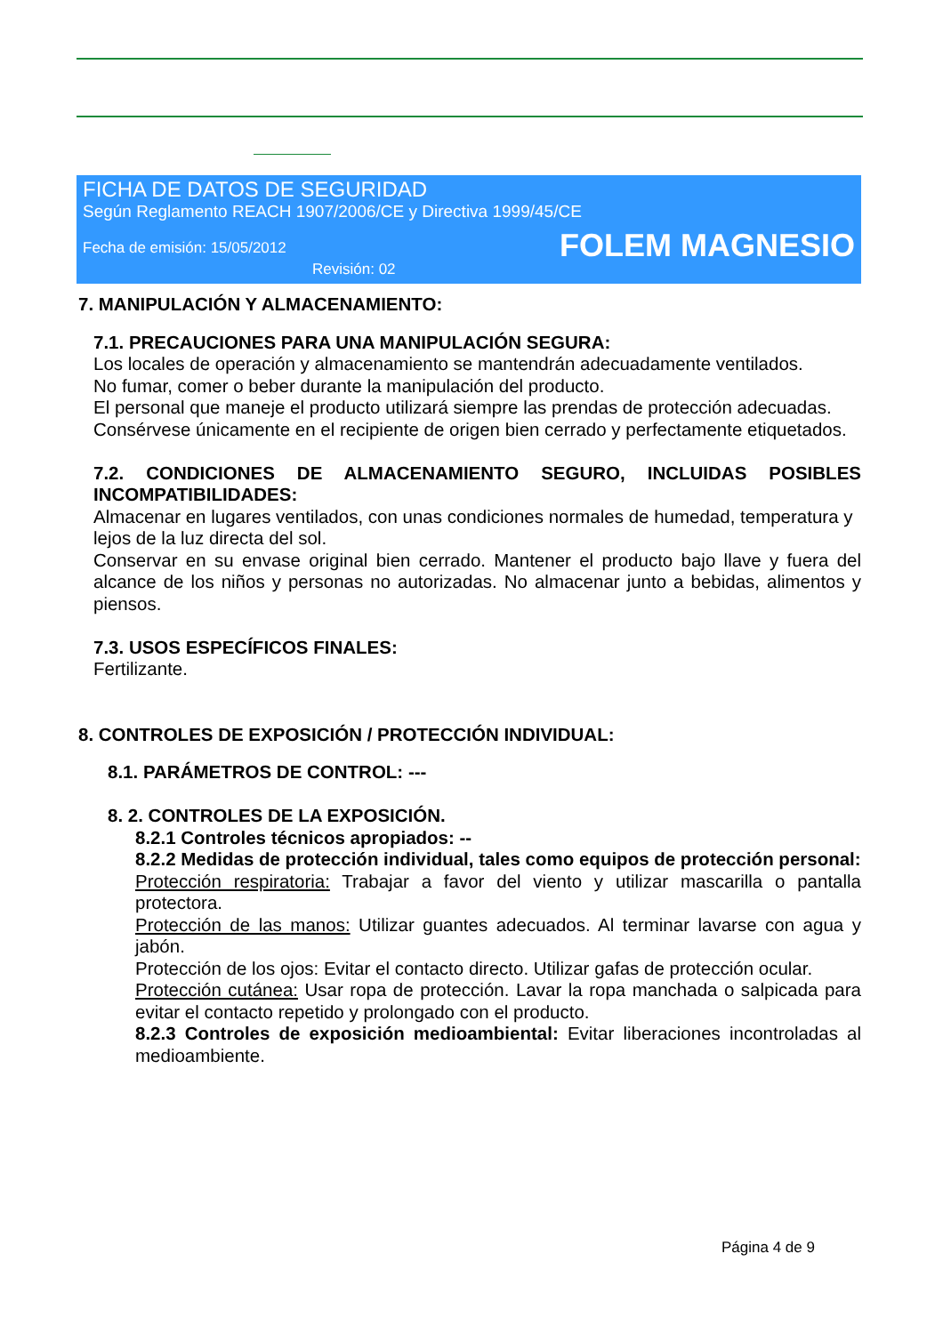FICHA DE DATOS DE SEGURIDAD
Según Reglamento REACH 1907/2006/CE y Directiva 1999/45/CE
Fecha de emisión: 15/05/2012
FOLEM MAGNESIO
Revisión: 02
7. MANIPULACIÓN Y ALMACENAMIENTO:
7.1. PRECAUCIONES PARA UNA MANIPULACIÓN SEGURA:
Los locales de operación y almacenamiento se mantendrán adecuadamente ventilados.
No fumar, comer o beber durante la manipulación del producto.
El personal que maneje el producto utilizará siempre las prendas de protección adecuadas.
Consérvese únicamente en el recipiente de origen bien cerrado y perfectamente etiquetados.
7.2. CONDICIONES DE ALMACENAMIENTO SEGURO, INCLUIDAS POSIBLES INCOMPATIBILIDADES:
Almacenar en lugares ventilados, con unas condiciones normales de humedad, temperatura y lejos de la luz directa del sol.
Conservar en su envase original bien cerrado. Mantener el producto bajo llave y fuera del alcance de los niños y personas no autorizadas. No almacenar junto a bebidas, alimentos y piensos.
7.3. USOS ESPECÍFICOS FINALES:
Fertilizante.
8. CONTROLES DE EXPOSICIÓN / PROTECCIÓN INDIVIDUAL:
8.1. PARÁMETROS DE CONTROL: ---
8. 2. CONTROLES DE LA EXPOSICIÓN.
8.2.1 Controles técnicos apropiados: --
8.2.2 Medidas de protección individual, tales como equipos de protección personal:
Protección respiratoria: Trabajar a favor del viento y utilizar mascarilla o pantalla protectora.
Protección de las manos: Utilizar guantes adecuados. Al terminar lavarse con agua y jabón.
Protección de los ojos: Evitar el contacto directo. Utilizar gafas de protección ocular.
Protección cutánea: Usar ropa de protección. Lavar la ropa manchada o salpicada para evitar el contacto repetido y prolongado con el producto.
8.2.3 Controles de exposición medioambiental: Evitar liberaciones incontroladas al medioambiente.
Página 4 de 9